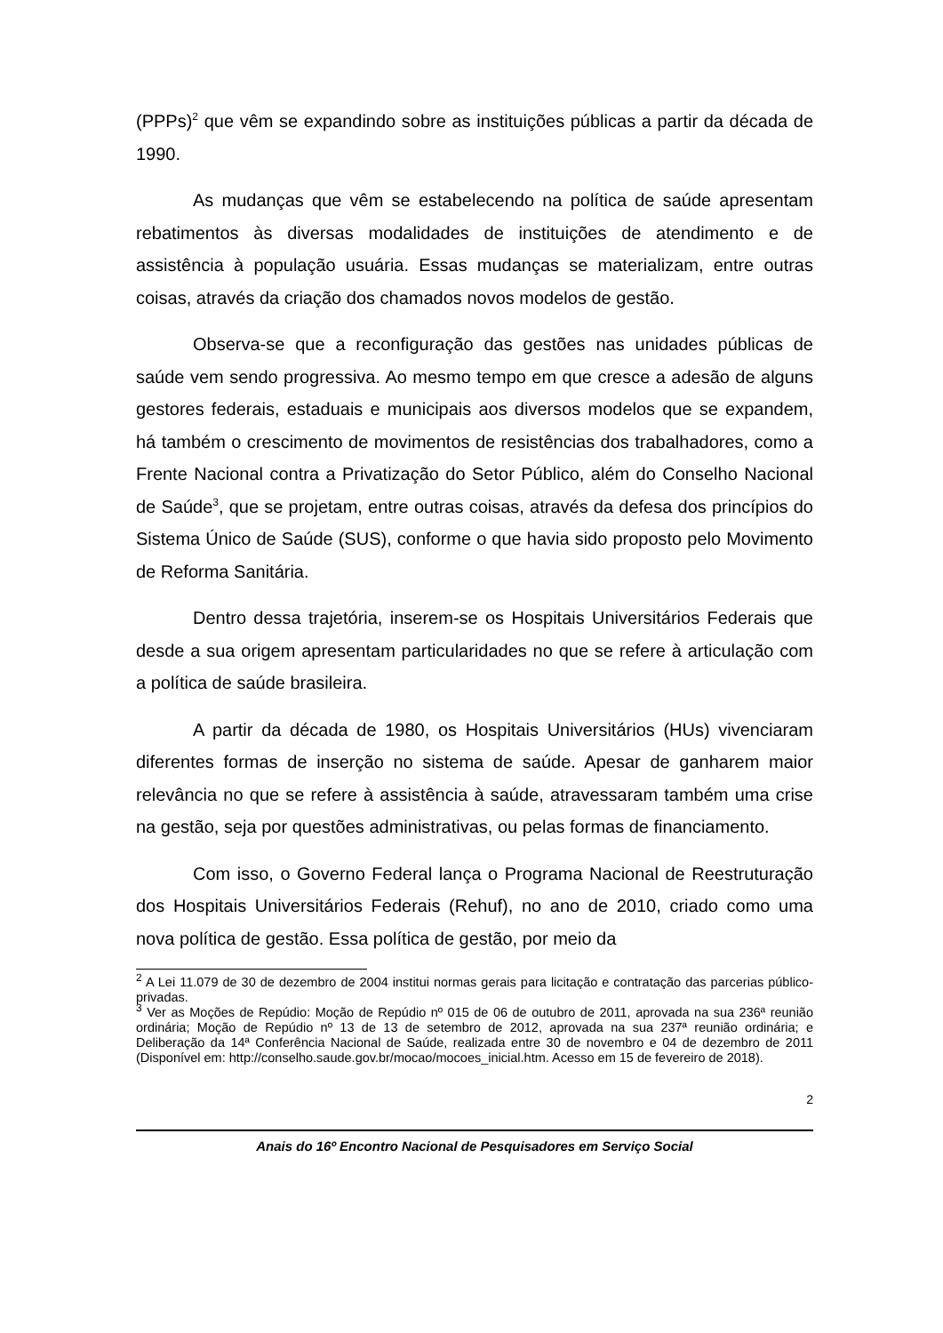(PPPs)<sup>2</sup> que vêm se expandindo sobre as instituições públicas a partir da década de 1990.
As mudanças que vêm se estabelecendo na política de saúde apresentam rebatimentos às diversas modalidades de instituições de atendimento e de assistência à população usuária. Essas mudanças se materializam, entre outras coisas, através da criação dos chamados novos modelos de gestão.
Observa-se que a reconfiguração das gestões nas unidades públicas de saúde vem sendo progressiva. Ao mesmo tempo em que cresce a adesão de alguns gestores federais, estaduais e municipais aos diversos modelos que se expandem, há também o crescimento de movimentos de resistências dos trabalhadores, como a Frente Nacional contra a Privatização do Setor Público, além do Conselho Nacional de Saúde<sup>3</sup>, que se projetam, entre outras coisas, através da defesa dos princípios do Sistema Único de Saúde (SUS), conforme o que havia sido proposto pelo Movimento de Reforma Sanitária.
Dentro dessa trajetória, inserem-se os Hospitais Universitários Federais que desde a sua origem apresentam particularidades no que se refere à articulação com a política de saúde brasileira.
A partir da década de 1980, os Hospitais Universitários (HUs) vivenciaram diferentes formas de inserção no sistema de saúde. Apesar de ganharem maior relevância no que se refere à assistência à saúde, atravessaram também uma crise na gestão, seja por questões administrativas, ou pelas formas de financiamento.
Com isso, o Governo Federal lança o Programa Nacional de Reestruturação dos Hospitais Universitários Federais (Rehuf), no ano de 2010, criado como uma nova política de gestão. Essa política de gestão, por meio da
<sup>2</sup> A Lei 11.079 de 30 de dezembro de 2004 institui normas gerais para licitação e contratação das parcerias público-privadas.
<sup>3</sup> Ver as Moções de Repúdio: Moção de Repúdio nº 015 de 06 de outubro de 2011, aprovada na sua 236ª reunião ordinária; Moção de Repúdio nº 13 de 13 de setembro de 2012, aprovada na sua 237ª reunião ordinária; e Deliberação da 14ª Conferência Nacional de Saúde, realizada entre 30 de novembro e 04 de dezembro de 2011 (Disponível em: http://conselho.saude.gov.br/mocao/mocoes_inicial.htm. Acesso em 15 de fevereiro de 2018).
2
Anais do 16º Encontro Nacional de Pesquisadores em Serviço Social